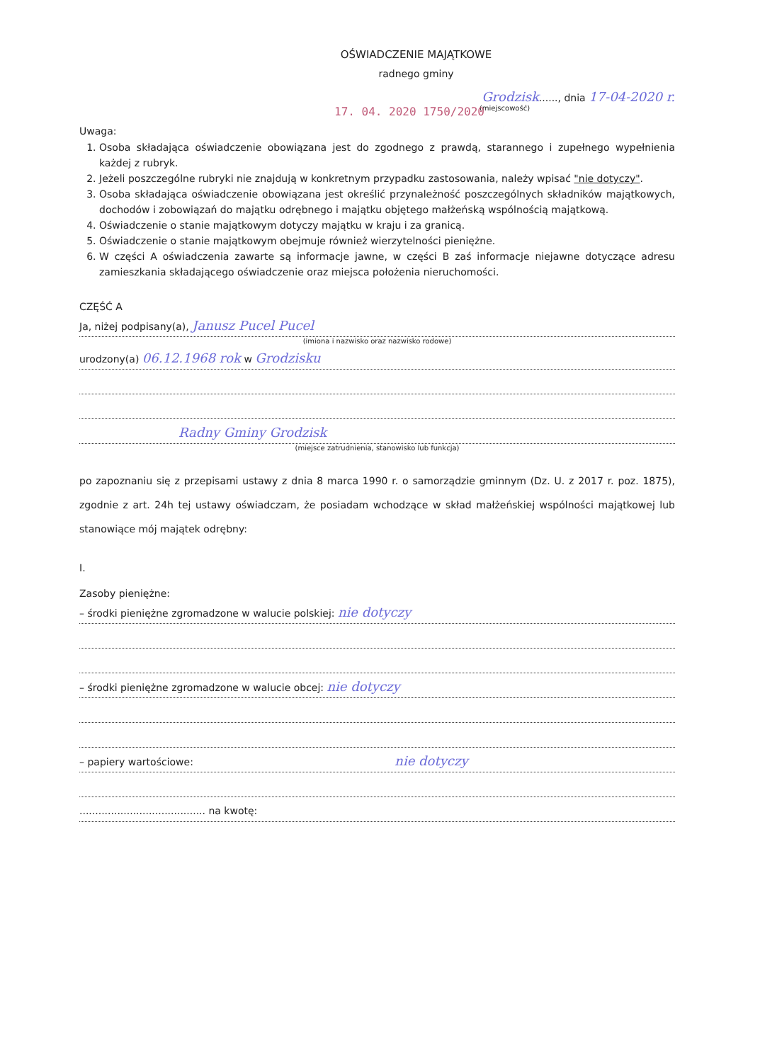OŚWIADCZENIE MAJĄTKOWE
radnego gminy
Grodzisk......, dnia 17-04-2020 r.
(miejscowość)
17. 04. 2020 1750/2020
Uwaga:
1. Osoba składająca oświadczenie obowiązana jest do zgodnego z prawdą, starannego i zupełnego wypełnienia każdej z rubryk.
2. Jeżeli poszczególne rubryki nie znajdują w konkretnym przypadku zastosowania, należy wpisać "nie dotyczy".
3. Osoba składająca oświadczenie obowiązana jest określić przynależność poszczególnych składników majątkowych, dochodów i zobowiązań do majątku odrębnego i majątku objętego małżeńską wspólnością majątkową.
4. Oświadczenie o stanie majątkowym dotyczy majątku w kraju i za granicą.
5. Oświadczenie o stanie majątkowym obejmuje również wierzytelności pieniężne.
6. W części A oświadczenia zawarte są informacje jawne, w części B zaś informacje niejawne dotyczące adresu zamieszkania składającego oświadczenie oraz miejsca położenia nieruchomości.
CZĘŚĆ A
Ja, niżej podpisany(a), Janusz Pucel Pucel
(imiona i nazwisko oraz nazwisko rodowe)
urodzony(a) 06.12.1968 rok w Grodzisku
Radny Gminy Grodzisk
(miejsce zatrudnienia, stanowisko lub funkcja)
po zapoznaniu się z przepisami ustawy z dnia 8 marca 1990 r. o samorządzie gminnym (Dz. U. z 2017 r. poz. 1875), zgodnie z art. 24h tej ustawy oświadczam, że posiadam wchodzące w skład małżeńskiej wspólności majątkowej lub stanowiące mój majątek odrębny:
I.
Zasoby pieniężne:
– środki pieniężne zgromadzone w walucie polskiej: nie dotyczy
– środki pieniężne zgromadzone w walucie obcej: nie dotyczy
– papiery wartościowe: nie dotyczy
........................................ na kwotę: